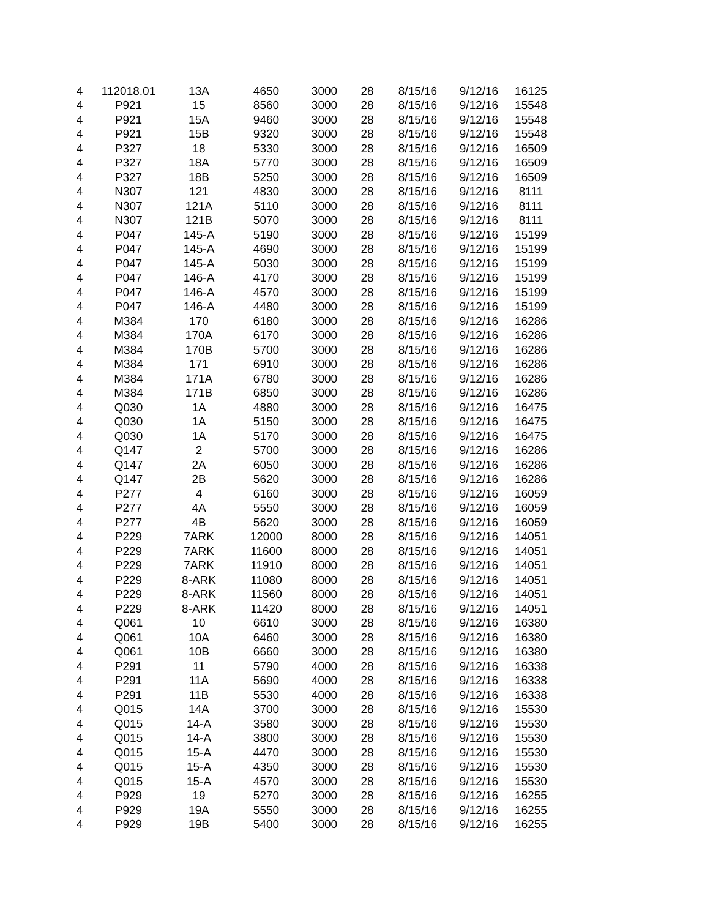| 4 | 112018.01 | 13A | 4650 | 3000 | 28 | 8/15/16 | 9/12/16 | 16125 |
| 4 | P921 | 15 | 8560 | 3000 | 28 | 8/15/16 | 9/12/16 | 15548 |
| 4 | P921 | 15A | 9460 | 3000 | 28 | 8/15/16 | 9/12/16 | 15548 |
| 4 | P921 | 15B | 9320 | 3000 | 28 | 8/15/16 | 9/12/16 | 15548 |
| 4 | P327 | 18 | 5330 | 3000 | 28 | 8/15/16 | 9/12/16 | 16509 |
| 4 | P327 | 18A | 5770 | 3000 | 28 | 8/15/16 | 9/12/16 | 16509 |
| 4 | P327 | 18B | 5250 | 3000 | 28 | 8/15/16 | 9/12/16 | 16509 |
| 4 | N307 | 121 | 4830 | 3000 | 28 | 8/15/16 | 9/12/16 | 8111 |
| 4 | N307 | 121A | 5110 | 3000 | 28 | 8/15/16 | 9/12/16 | 8111 |
| 4 | N307 | 121B | 5070 | 3000 | 28 | 8/15/16 | 9/12/16 | 8111 |
| 4 | P047 | 145-A | 5190 | 3000 | 28 | 8/15/16 | 9/12/16 | 15199 |
| 4 | P047 | 145-A | 4690 | 3000 | 28 | 8/15/16 | 9/12/16 | 15199 |
| 4 | P047 | 145-A | 5030 | 3000 | 28 | 8/15/16 | 9/12/16 | 15199 |
| 4 | P047 | 146-A | 4170 | 3000 | 28 | 8/15/16 | 9/12/16 | 15199 |
| 4 | P047 | 146-A | 4570 | 3000 | 28 | 8/15/16 | 9/12/16 | 15199 |
| 4 | P047 | 146-A | 4480 | 3000 | 28 | 8/15/16 | 9/12/16 | 15199 |
| 4 | M384 | 170 | 6180 | 3000 | 28 | 8/15/16 | 9/12/16 | 16286 |
| 4 | M384 | 170A | 6170 | 3000 | 28 | 8/15/16 | 9/12/16 | 16286 |
| 4 | M384 | 170B | 5700 | 3000 | 28 | 8/15/16 | 9/12/16 | 16286 |
| 4 | M384 | 171 | 6910 | 3000 | 28 | 8/15/16 | 9/12/16 | 16286 |
| 4 | M384 | 171A | 6780 | 3000 | 28 | 8/15/16 | 9/12/16 | 16286 |
| 4 | M384 | 171B | 6850 | 3000 | 28 | 8/15/16 | 9/12/16 | 16286 |
| 4 | Q030 | 1A | 4880 | 3000 | 28 | 8/15/16 | 9/12/16 | 16475 |
| 4 | Q030 | 1A | 5150 | 3000 | 28 | 8/15/16 | 9/12/16 | 16475 |
| 4 | Q030 | 1A | 5170 | 3000 | 28 | 8/15/16 | 9/12/16 | 16475 |
| 4 | Q147 | 2 | 5700 | 3000 | 28 | 8/15/16 | 9/12/16 | 16286 |
| 4 | Q147 | 2A | 6050 | 3000 | 28 | 8/15/16 | 9/12/16 | 16286 |
| 4 | Q147 | 2B | 5620 | 3000 | 28 | 8/15/16 | 9/12/16 | 16286 |
| 4 | P277 | 4 | 6160 | 3000 | 28 | 8/15/16 | 9/12/16 | 16059 |
| 4 | P277 | 4A | 5550 | 3000 | 28 | 8/15/16 | 9/12/16 | 16059 |
| 4 | P277 | 4B | 5620 | 3000 | 28 | 8/15/16 | 9/12/16 | 16059 |
| 4 | P229 | 7ARK | 12000 | 8000 | 28 | 8/15/16 | 9/12/16 | 14051 |
| 4 | P229 | 7ARK | 11600 | 8000 | 28 | 8/15/16 | 9/12/16 | 14051 |
| 4 | P229 | 7ARK | 11910 | 8000 | 28 | 8/15/16 | 9/12/16 | 14051 |
| 4 | P229 | 8-ARK | 11080 | 8000 | 28 | 8/15/16 | 9/12/16 | 14051 |
| 4 | P229 | 8-ARK | 11560 | 8000 | 28 | 8/15/16 | 9/12/16 | 14051 |
| 4 | P229 | 8-ARK | 11420 | 8000 | 28 | 8/15/16 | 9/12/16 | 14051 |
| 4 | Q061 | 10 | 6610 | 3000 | 28 | 8/15/16 | 9/12/16 | 16380 |
| 4 | Q061 | 10A | 6460 | 3000 | 28 | 8/15/16 | 9/12/16 | 16380 |
| 4 | Q061 | 10B | 6660 | 3000 | 28 | 8/15/16 | 9/12/16 | 16380 |
| 4 | P291 | 11 | 5790 | 4000 | 28 | 8/15/16 | 9/12/16 | 16338 |
| 4 | P291 | 11A | 5690 | 4000 | 28 | 8/15/16 | 9/12/16 | 16338 |
| 4 | P291 | 11B | 5530 | 4000 | 28 | 8/15/16 | 9/12/16 | 16338 |
| 4 | Q015 | 14A | 3700 | 3000 | 28 | 8/15/16 | 9/12/16 | 15530 |
| 4 | Q015 | 14-A | 3580 | 3000 | 28 | 8/15/16 | 9/12/16 | 15530 |
| 4 | Q015 | 14-A | 3800 | 3000 | 28 | 8/15/16 | 9/12/16 | 15530 |
| 4 | Q015 | 15-A | 4470 | 3000 | 28 | 8/15/16 | 9/12/16 | 15530 |
| 4 | Q015 | 15-A | 4350 | 3000 | 28 | 8/15/16 | 9/12/16 | 15530 |
| 4 | Q015 | 15-A | 4570 | 3000 | 28 | 8/15/16 | 9/12/16 | 15530 |
| 4 | P929 | 19 | 5270 | 3000 | 28 | 8/15/16 | 9/12/16 | 16255 |
| 4 | P929 | 19A | 5550 | 3000 | 28 | 8/15/16 | 9/12/16 | 16255 |
| 4 | P929 | 19B | 5400 | 3000 | 28 | 8/15/16 | 9/12/16 | 16255 |